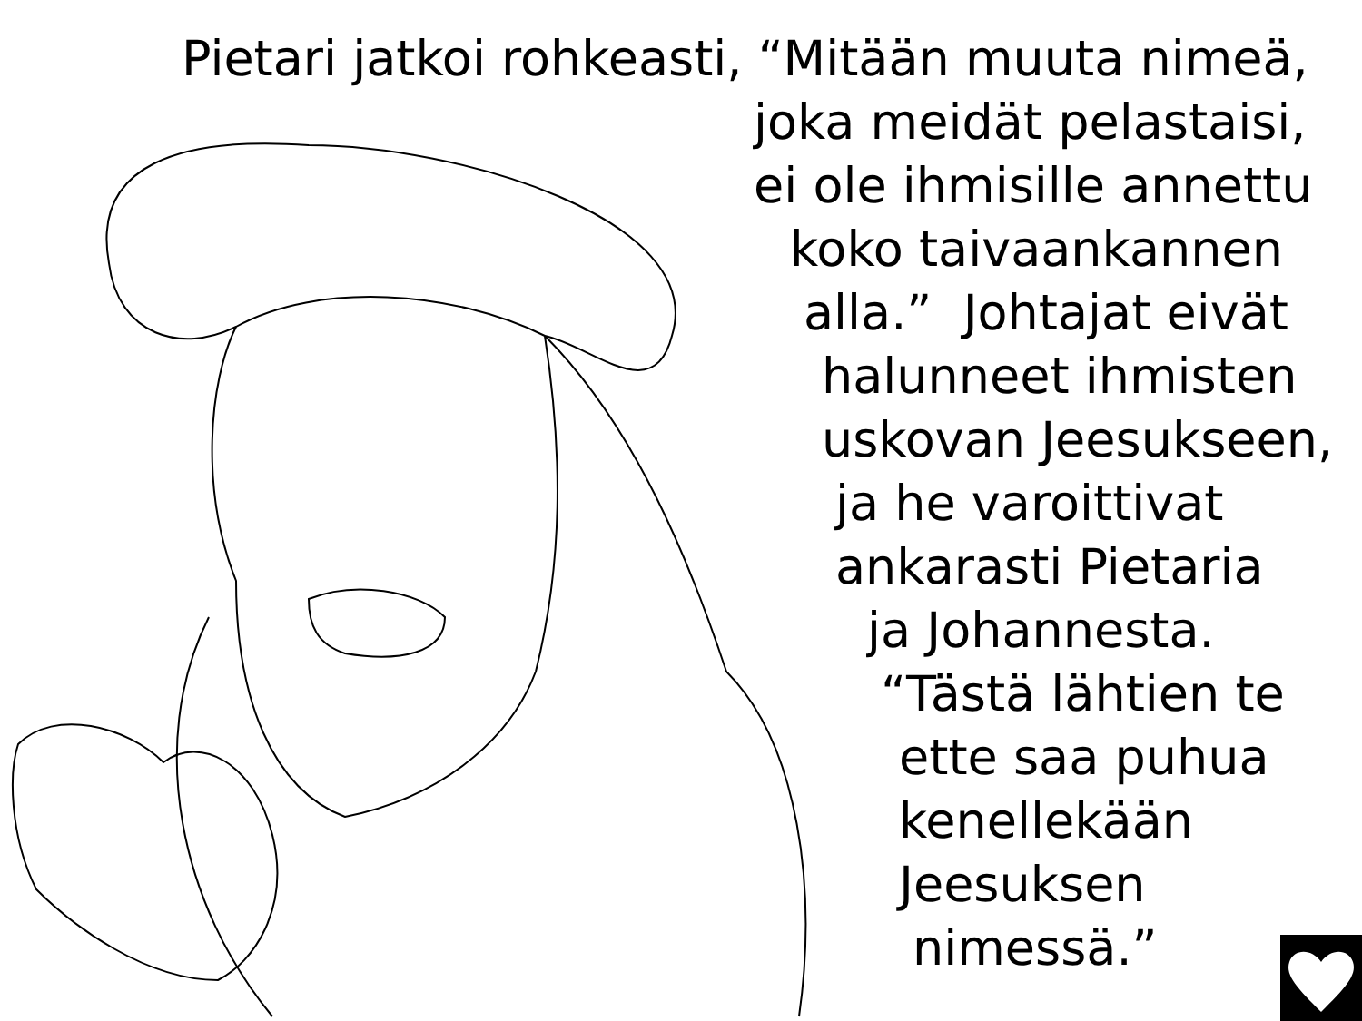Pietari jatkoi rohkeasti, “Mitään muuta nimeä,
joka meidät pelastaisi,
ei ole ihmisille annettu
koko taivaankannen
alla.” Johtajat eivät
halunneet ihmisten
uskovan Jeesukseen,
ja he varoittivat
ankarasti Pietaria
ja Johannesta.
“Tästä lähtien te
ette saa puhua
kenellekään
Jeesuksen
nimessä.”